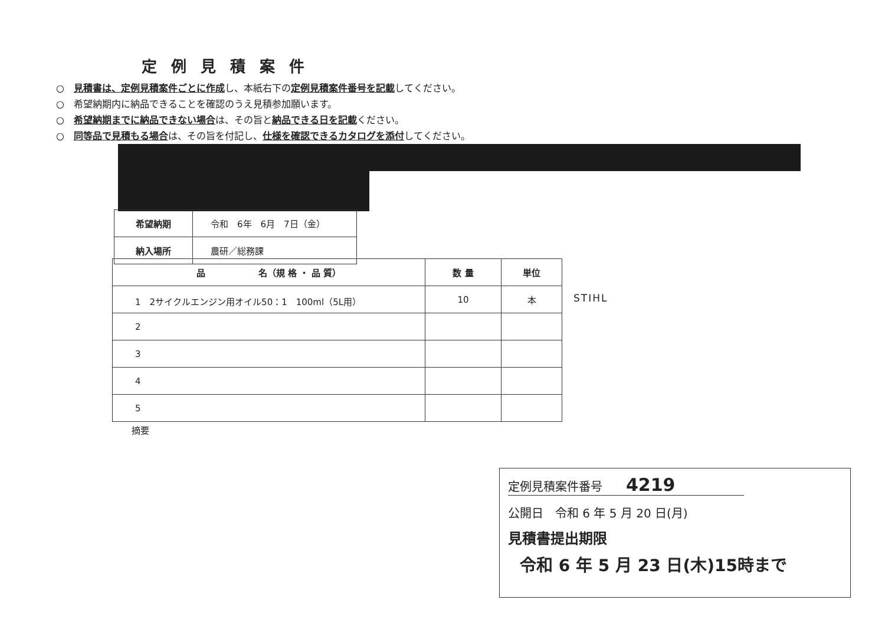定例見積案件
○　見積書は、定例見積案件ごとに作成し、本紙右下の定例見積案件番号を記載してください。
○　希望納期内に納品できることを確認のうえ見積参加願います。
○　希望納期までに納品できない場合は、その旨と納品できる日を記載ください。
○　同等品で見積もる場合は、その旨を付記し、仕様を確認できるカタログを添付してください。
| 希望納期 | 令和 6年 6月 7日（金） |
| 納入場所 | 農研／総務課 |
| 品 名（規 格 ・ 品 質） | 数 量 | 単位 |
| --- | --- | --- |
| 1 2サイクルエンジン用オイル50：1 100ml（5L用） | 10 | 本 |
| 2 | | |
| 3 | | |
| 4 | | |
| 5 | | |
STIHL
摘要
定例見積案件番号　　4219
公開日　令和 6 年 5 月 20 日(月)
見積書提出期限
令和 6 年 5 月 23 日(木)15時まで